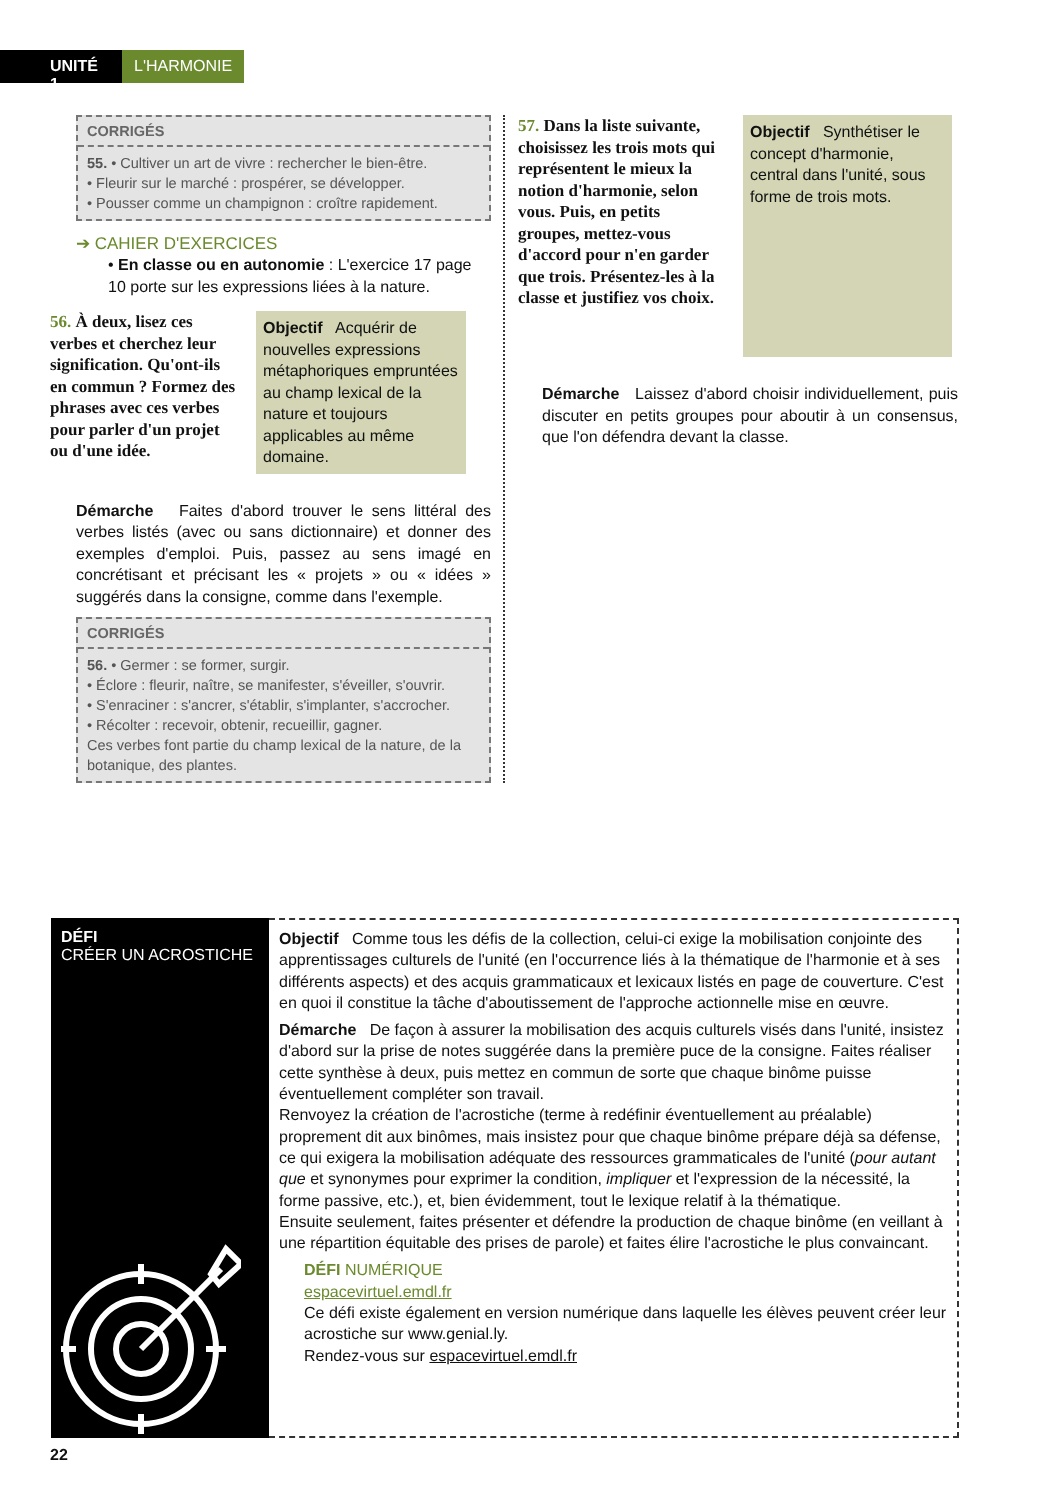UNITÉ 1
L'HARMONIE
CORRIGÉS
55. • Cultiver un art de vivre : rechercher le bien-être.
• Fleurir sur le marché : prospérer, se développer.
• Pousser comme un champignon : croître rapidement.
➔ CAHIER D'EXERCICES
• En classe ou en autonomie : L'exercice 17 page 10 porte sur les expressions liées à la nature.
56. À deux, lisez ces verbes et cherchez leur signification. Qu'ont-ils en commun ? Formez des phrases avec ces verbes pour parler d'un projet ou d'une idée.
Objectif Acquérir de nouvelles expressions métaphoriques empruntées au champ lexical de la nature et toujours applicables au même domaine.
Démarche Faites d'abord trouver le sens littéral des verbes listés (avec ou sans dictionnaire) et donner des exemples d'emploi. Puis, passez au sens imagé en concrétisant et précisant les « projets » ou « idées » suggérés dans la consigne, comme dans l'exemple.
CORRIGÉS
56. • Germer : se former, surgir.
• Éclore : fleurir, naître, se manifester, s'éveiller, s'ouvrir.
• S'enraciner : s'ancrer, s'établir, s'implanter, s'accrocher.
• Récolter : recevoir, obtenir, recueillir, gagner.
Ces verbes font partie du champ lexical de la nature, de la botanique, des plantes.
57. Dans la liste suivante, choisissez les trois mots qui représentent le mieux la notion d'harmonie, selon vous. Puis, en petits groupes, mettez-vous d'accord pour n'en garder que trois. Présentez-les à la classe et justifiez vos choix.
Objectif Synthétiser le concept d'harmonie, central dans l'unité, sous forme de trois mots.
Démarche Laissez d'abord choisir individuellement, puis discuter en petits groupes pour aboutir à un consensus, que l'on défendra devant la classe.
DÉFI
CRÉER UN ACROSTICHE
Objectif Comme tous les défis de la collection, celui-ci exige la mobilisation conjointe des apprentissages culturels de l'unité (en l'occurrence liés à la thématique de l'harmonie et à ses différents aspects) et des acquis grammaticaux et lexicaux listés en page de couverture. C'est en quoi il constitue la tâche d'aboutissement de l'approche actionnelle mise en œuvre.
Démarche De façon à assurer la mobilisation des acquis culturels visés dans l'unité, insistez d'abord sur la prise de notes suggérée dans la première puce de la consigne. Faites réaliser cette synthèse à deux, puis mettez en commun de sorte que chaque binôme puisse éventuellement compléter son travail.
Renvoyez la création de l'acrostiche (terme à redéfinir éventuellement au préalable) proprement dit aux binômes, mais insistez pour que chaque binôme prépare déjà sa défense, ce qui exigera la mobilisation adéquate des ressources grammaticales de l'unité (pour autant que et synonymes pour exprimer la condition, impliquer et l'expression de la nécessité, la forme passive, etc.), et, bien évidemment, tout le lexique relatif à la thématique.
Ensuite seulement, faites présenter et défendre la production de chaque binôme (en veillant à une répartition équitable des prises de parole) et faites élire l'acrostiche le plus convaincant.
DÉFI NUMÉRIQUE
espacevirtuel.emdl.fr
Ce défi existe également en version numérique dans laquelle les élèves peuvent créer leur acrostiche sur www.genial.ly.
Rendez-vous sur espacevirtuel.emdl.fr
22